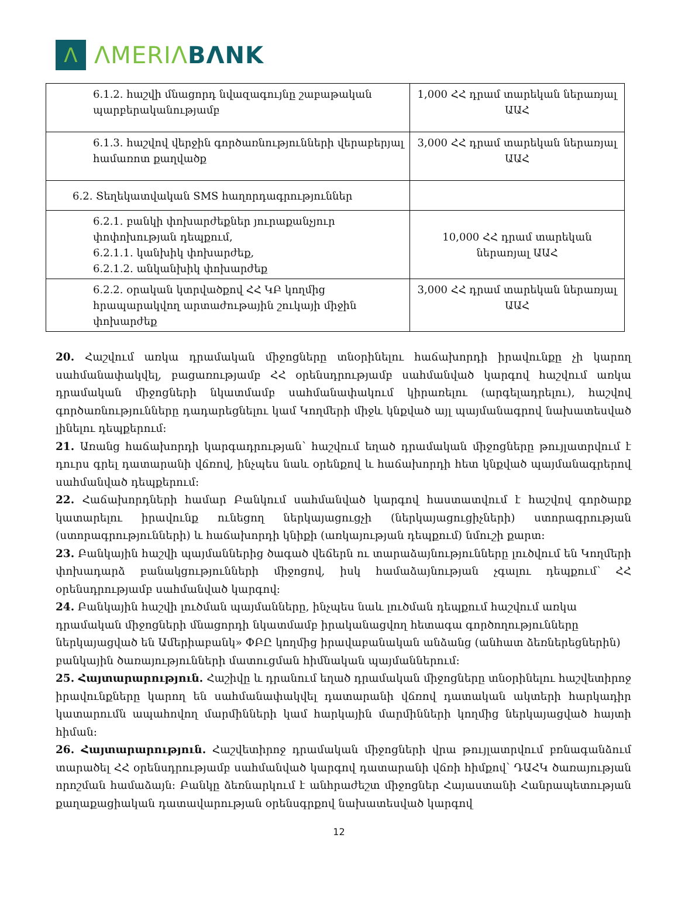Λ
ΛMERIΛ BΛNK
| 6.1.2. հաշվի մնացորդ նվազագույնը շաբաթական պարբերականությամբ | 1,000 ՀՀ դրամ տարեկան ներառյալ ԱԱՀ |
| 6.1.3. հաշվով վերջին գործառնությունների վերաբերյալ համառոտ քաղվածք | 3,000 ՀՀ դրամ տարեկան ներառյալ ԱԱՀ |
| 6.2. Տեղեկատվական SMS հաղորդագրություններ | |
| 6.2.1. բանկի փոխարժեքներ յուրաքանչյուր փոփոխության դեպքում, 6.2.1.1. կանխիկ փոխարժեք, 6.2.1.2. անկանխիկ փոխարժեք | 10,000 ՀՀ դրամ տարեկան ներառյալ ԱԱՀ |
| 6.2.2. օրական կտրվածքով ՀՀ ԿԲ կողմից հրապարակվող արտաժութային շուկայի միջին փոխարժեք | 3,000 ՀՀ դրամ տարեկան ներառյալ ԱԱՀ |
20. Հաշվում առկա դրամական միջոցները տնօրինելու հաճախորդի իրավունքը չի կարող սահմանափակվել, բացառությամբ ՀՀ օրենսդրությամբ սահմանված կարգով հաշվում առկա դրամական միջոցների նկատմամբ սահմանափակում կիրառելու (արգելադրելու), հաշվով գործառնությունները դադարեցնելու կամ Կողմերի միջև կնքված այլ պայմանագրով նախատեսված լինելու դեպքերում:
21. Առանց հաճախորդի կարգադրության՝ հաշվում եղած դրամական միջոցները թույլատրվում է դուրս գրել դատարանի վճռով, ինչպես նաև օրենքով և հաճախորդի հետ կնքված պայմանագրերով սահմանված դեպքերում:
22. Հաճախորդների համար Բանկում սահմանված կարգով հաստատվում է հաշվով գործարք կատարելու իրավունք ունեցող ներկայացուցչի (ներկայացուցիչների) ստորագրության (ստորագրությունների) և հաճախորդի կնիքի (առկայության դեպքում) նմուշի քարտ:
23. Բանկային հաշվի պայմաններից ծագած վեճերն ու տարաձայնությունները լուծվում են Կողմերի փոխադարձ բանակցությունների միջոցով, իսկ համաձայնության չգալու դեպքում՝ ՀՀ օրենսդրությամբ սահմանված կարգով:
24. Բանկային հաշվի լուծման պայմանները, ինչպես նաև լուծման դեպքում հաշվում առկա դրամական միջոցների մնացորդի նկատմամբ իրականացվող հետագա գործողությունները ներկայացված են Ամերիաբանկ» ՓԲԸ կողմից իրավաբանական անձանց (անհատ ձեռներեցներին) բանկային ծառայությունների մատուցման հիմնական պայմաններում:
25. Հայտարարություն. Հաշիվը և դրանում եղած դրամական միջոցները տնօրինելու հաշվետիրոջ իրավունքները կարող են սահմանափակվել դատարանի վճռով դատական ակտերի հարկադիր կատարումն ապահովող մարմինների կամ հարկային մարմինների կողմից ներկայացված հայտի հիման:
26. Հայտարարություն. Հաշվետիրոջ դրամական միջոցների վրա թույլատրվում բռնագանձում տարածել ՀՀ օրենսդրությամբ սահմանված կարգով դատարանի վճռի հիմքով՝ ԴԱՀԿ ծառայության որոշման համաձայն: Բանկը ձեռնարկում է անհրաժեշտ միջոցներ Հայաստանի Հանրապետության քաղաքացիական դատավարության օրենսգրքով նախատեսված կարգով
12